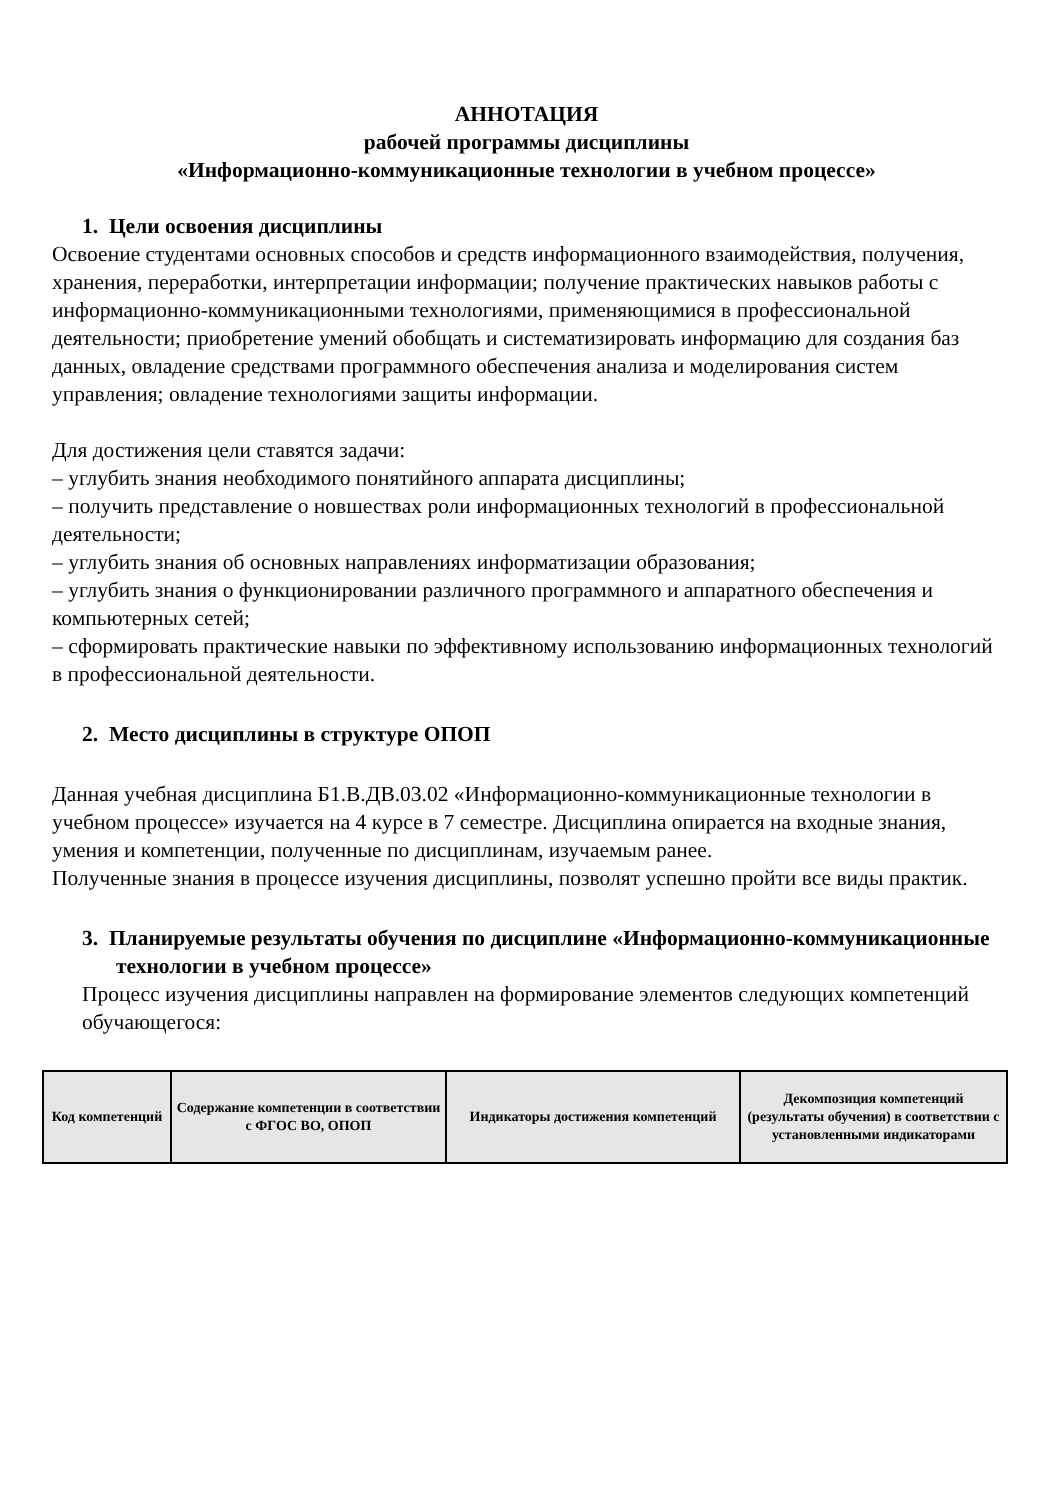АННОТАЦИЯ
рабочей программы дисциплины
«Информационно-коммуникационные технологии в учебном процессе»
1. Цели освоения дисциплины
Освоение студентами основных способов и средств информационного взаимодействия, получения, хранения, переработки, интерпретации информации; получение практических навыков работы с информационно-коммуникационными технологиями, применяющимися в профессиональной деятельности; приобретение умений обобщать и систематизировать информацию для создания баз данных, овладение средствами программного обеспечения анализа и моделирования систем управления; овладение технологиями защиты информации.
Для достижения цели ставятся задачи:
– углубить знания необходимого понятийного аппарата дисциплины;
– получить представление о новшествах роли информационных технологий в профессиональной деятельности;
– углубить знания об основных направлениях информатизации образования;
– углубить знания о функционировании различного программного и аппаратного обеспечения и компьютерных сетей;
– сформировать практические навыки по эффективному использованию информационных технологий в профессиональной деятельности.
2. Место дисциплины в структуре ОПОП
Данная учебная дисциплина Б1.В.ДВ.03.02 «Информационно-коммуникационные технологии в учебном процессе» изучается на 4 курсе в 7 семестре. Дисциплина опирается на входные знания, умения и компетенции, полученные по дисциплинам, изучаемым ранее.
Полученные знания в процессе изучения дисциплины, позволят успешно пройти все виды практик.
3. Планируемые результаты обучения по дисциплине «Информационно-коммуникационные технологии в учебном процессе»
Процесс изучения дисциплины направлен на формирование элементов следующих компетенций обучающегося:
| Код компетенций | Содержание компетенции в соответствии с ФГОС ВО, ОПОП | Индикаторы достижения компетенций | Декомпозиция компетенций (результаты обучения) в соответствии с установленными индикаторами |
| --- | --- | --- | --- |